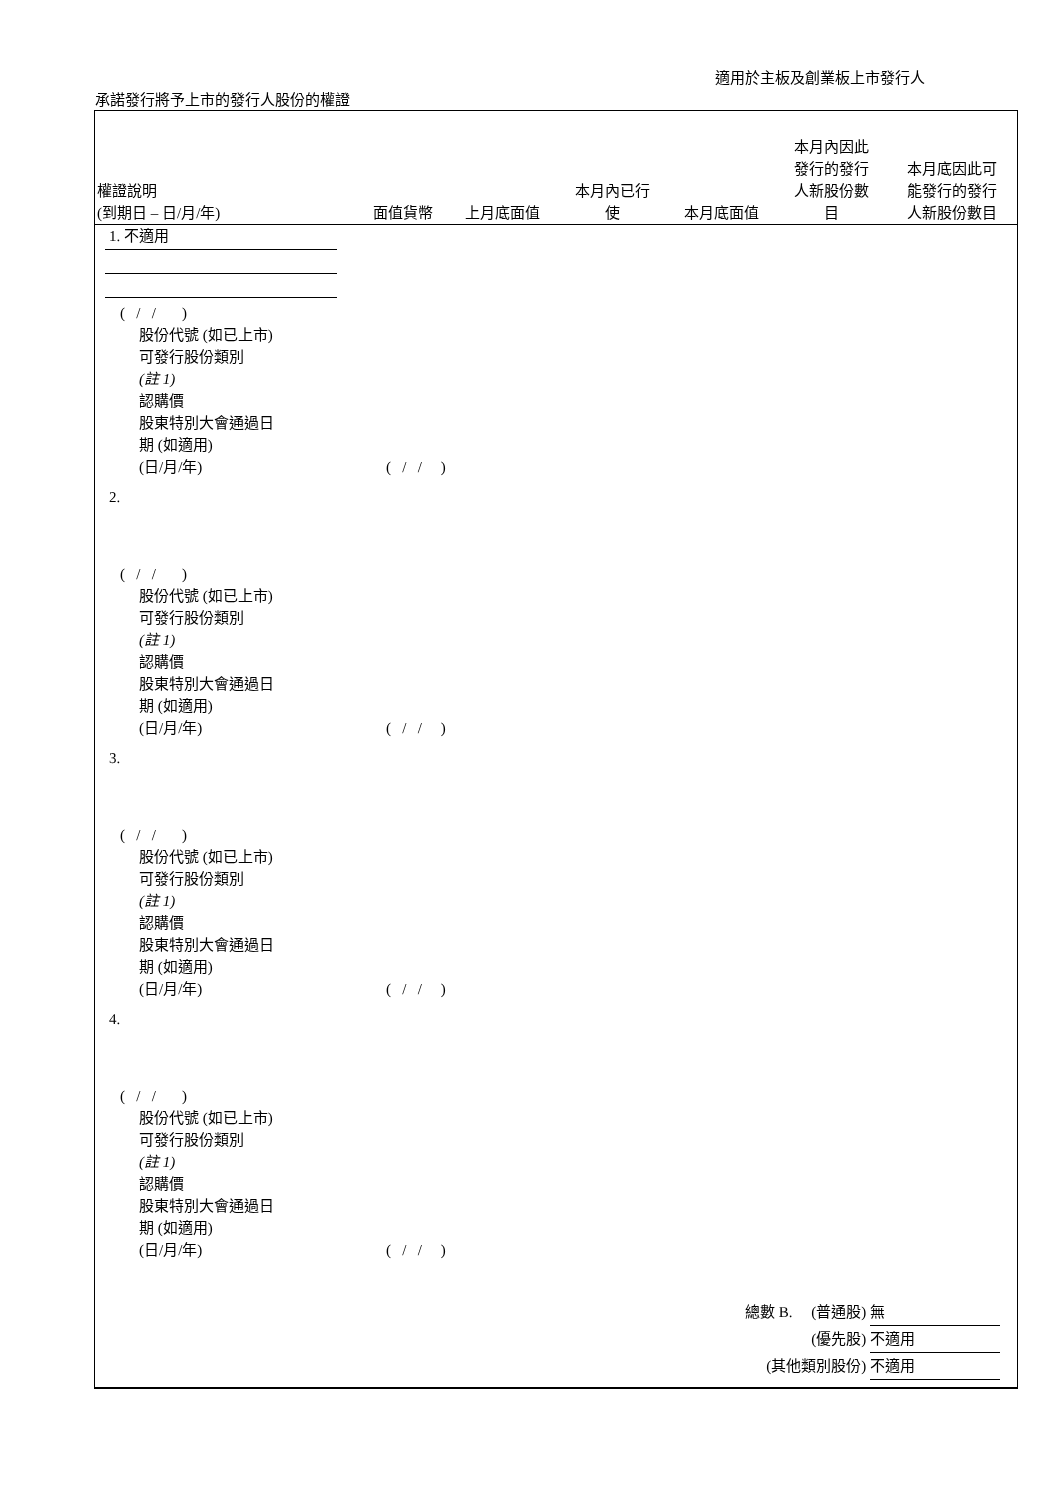適用於主板及創業板上市發行人
承諾發行將予上市的發行人股份的權證
| 權證說明 (到期日 – 日/月/年) | 面值貨幣 | 上月底面值 | 本月內已行 使 | 本月底面值 | 本月內因此 發行的發行 人新股份數 目 | 本月底因此可 能發行的發行 人新股份數目 |
1. 不適用
( / / )
股份代號 (如已上市)
可發行股份類別
(註 1)
認購價
股東特別大會通過日
期 (如適用)
(日/月/年) ( / / )
2.
( / / )
股份代號 (如已上市)
可發行股份類別
(註 1)
認購價
股東特別大會通過日
期 (如適用)
(日/月/年) ( / / )
3.
( / / )
股份代號 (如已上市)
可發行股份類別
(註 1)
認購價
股東特別大會通過日
期 (如適用)
(日/月/年) ( / / )
4.
( / / )
股份代號 (如已上市)
可發行股份類別
(註 1)
認購價
股東特別大會通過日
期 (如適用)
(日/月/年) ( / / )
總數 B. (普通股) 無
(優先股) 不適用
(其他類別股份) 不適用